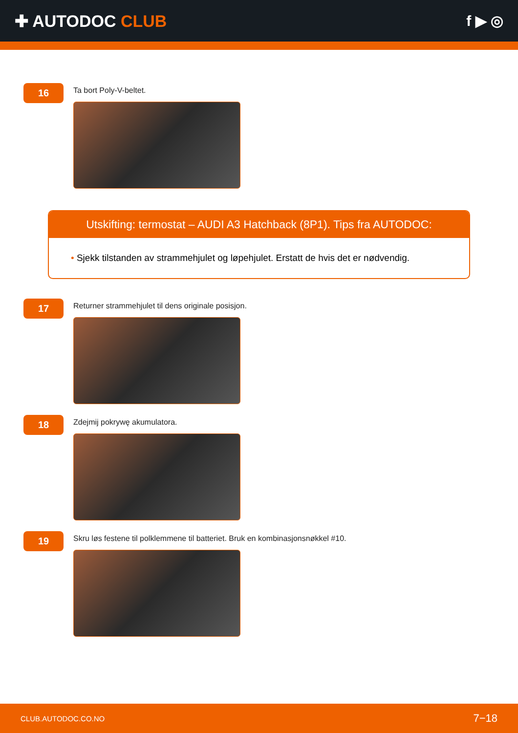✚ AUTODOC CLUB f ▶ ◎
16
Ta bort Poly-V-beltet.
Utskifting: termostat – AUDI A3 Hatchback (8P1). Tips fra AUTODOC:
• Sjekk tilstanden av strammehjulet og løpehjulet. Erstatt de hvis det er nødvendig.
17
Returner strammehjulet til dens originale posisjon.
18
Zdejmij pokrywę akumulatora.
19
Skru løs festene til polklemmene til batteriet. Bruk en kombinasjonsnøkkel #10.
CLUB.AUTODOC.CO.NO 7−18